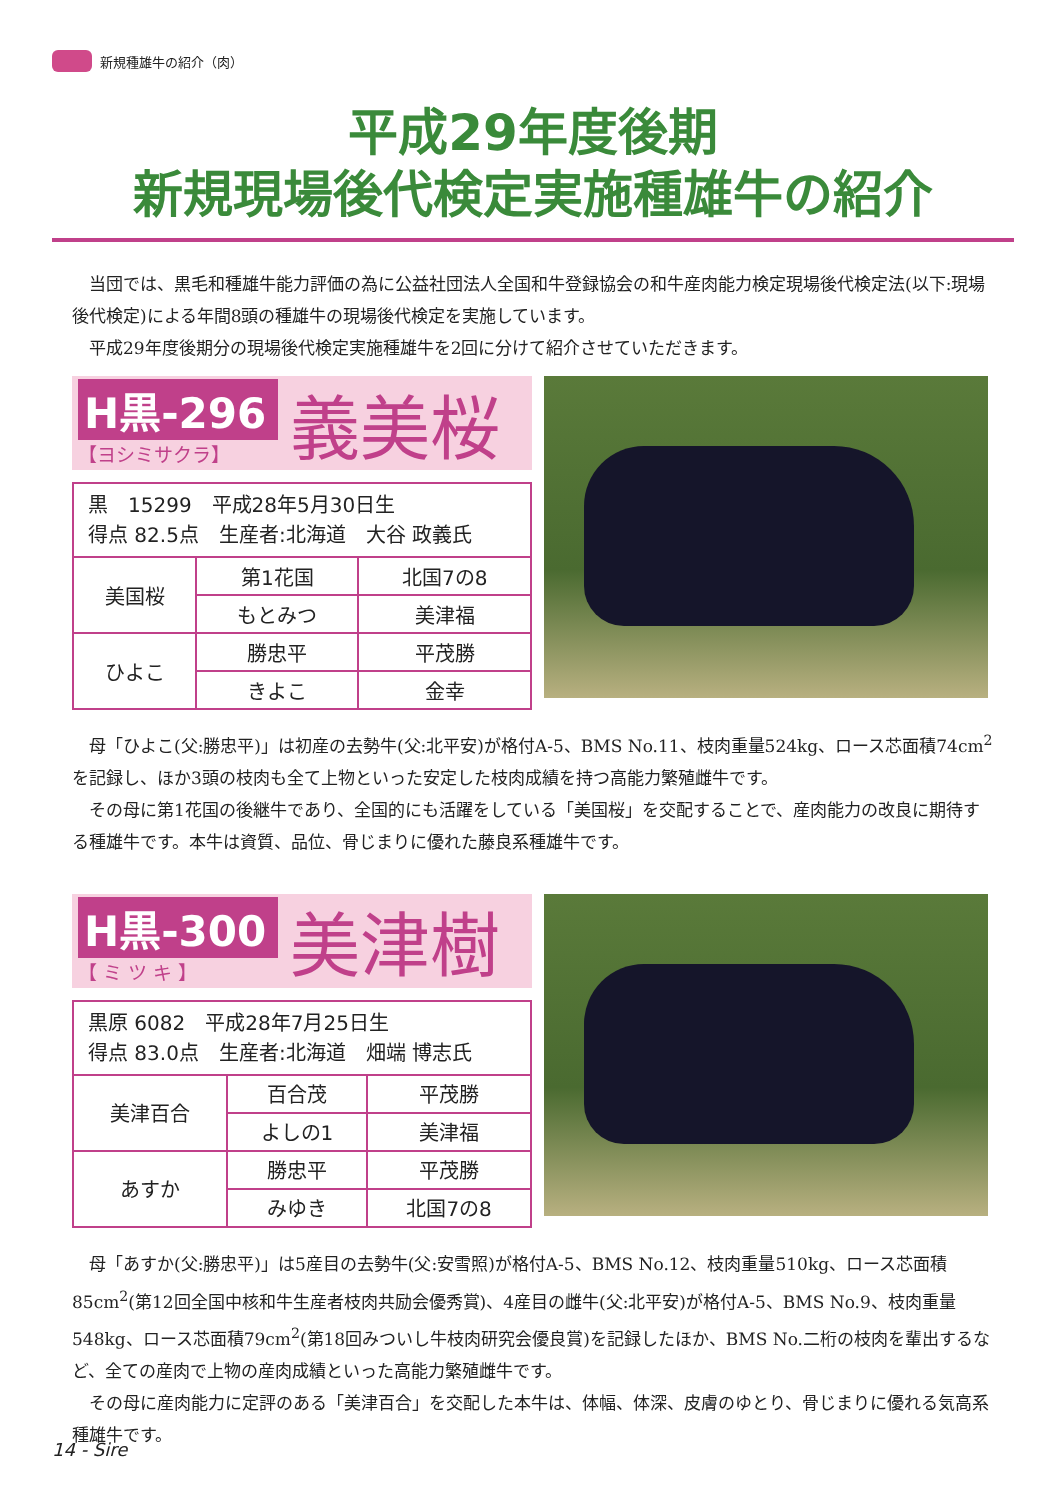新規種雄牛の紹介（肉）
平成29年度後期
新規現場後代検定実施種雄牛の紹介
当団では、黒毛和種雄牛能力評価の為に公益社団法人全国和牛登録協会の和牛産肉能力検定現場後代検定法(以下:現場後代検定)による年間8頭の種雄牛の現場後代検定を実施しています。
平成29年度後期分の現場後代検定実施種雄牛を2回に分けて紹介させていただきます。
H黒-296
【ヨシミサクラ】
義美桜
| 黒 15299 平成28年5月30日生 得点 82.5点 生産者:北海道 大谷 政義氏 | | |
| 美国桜 | 第1花国 | 北国7の8 |
| | もとみつ | 美津福 |
| ひよこ | 勝忠平 | 平茂勝 |
| | きよこ | 金幸 |
母「ひよこ(父:勝忠平)」は初産の去勢牛(父:北平安)が格付A-5、BMS No.11、枝肉重量524kg、ロース芯面積74cm<sup>2</sup>を記録し、ほか3頭の枝肉も全て上物といった安定した枝肉成績を持つ高能力繁殖雌牛です。
その母に第1花国の後継牛であり、全国的にも活躍をしている「美国桜」を交配することで、産肉能力の改良に期待する種雄牛です。本牛は資質、品位、骨じまりに優れた藤良系種雄牛です。
H黒-300
【 ミ ツ キ 】
美津樹
| 黒原 6082 平成28年7月25日生 得点 83.0点 生産者:北海道 畑端 博志氏 | | |
| 美津百合 | 百合茂 | 平茂勝 |
| | よしの1 | 美津福 |
| あすか | 勝忠平 | 平茂勝 |
| | みゆき | 北国7の8 |
母「あすか(父:勝忠平)」は5産目の去勢牛(父:安雪照)が格付A-5、BMS No.12、枝肉重量510kg、ロース芯面積85cm<sup>2</sup>(第12回全国中核和牛生産者枝肉共励会優秀賞)、4産目の雌牛(父:北平安)が格付A-5、BMS No.9、枝肉重量548kg、ロース芯面積79cm<sup>2</sup>(第18回みついし牛枝肉研究会優良賞)を記録したほか、BMS No.二桁の枝肉を輩出するなど、全ての産肉で上物の産肉成績といった高能力繁殖雌牛です。
その母に産肉能力に定評のある「美津百合」を交配した本牛は、体幅、体深、皮膚のゆとり、骨じまりに優れる気高系種雄牛です。
14 - Sire